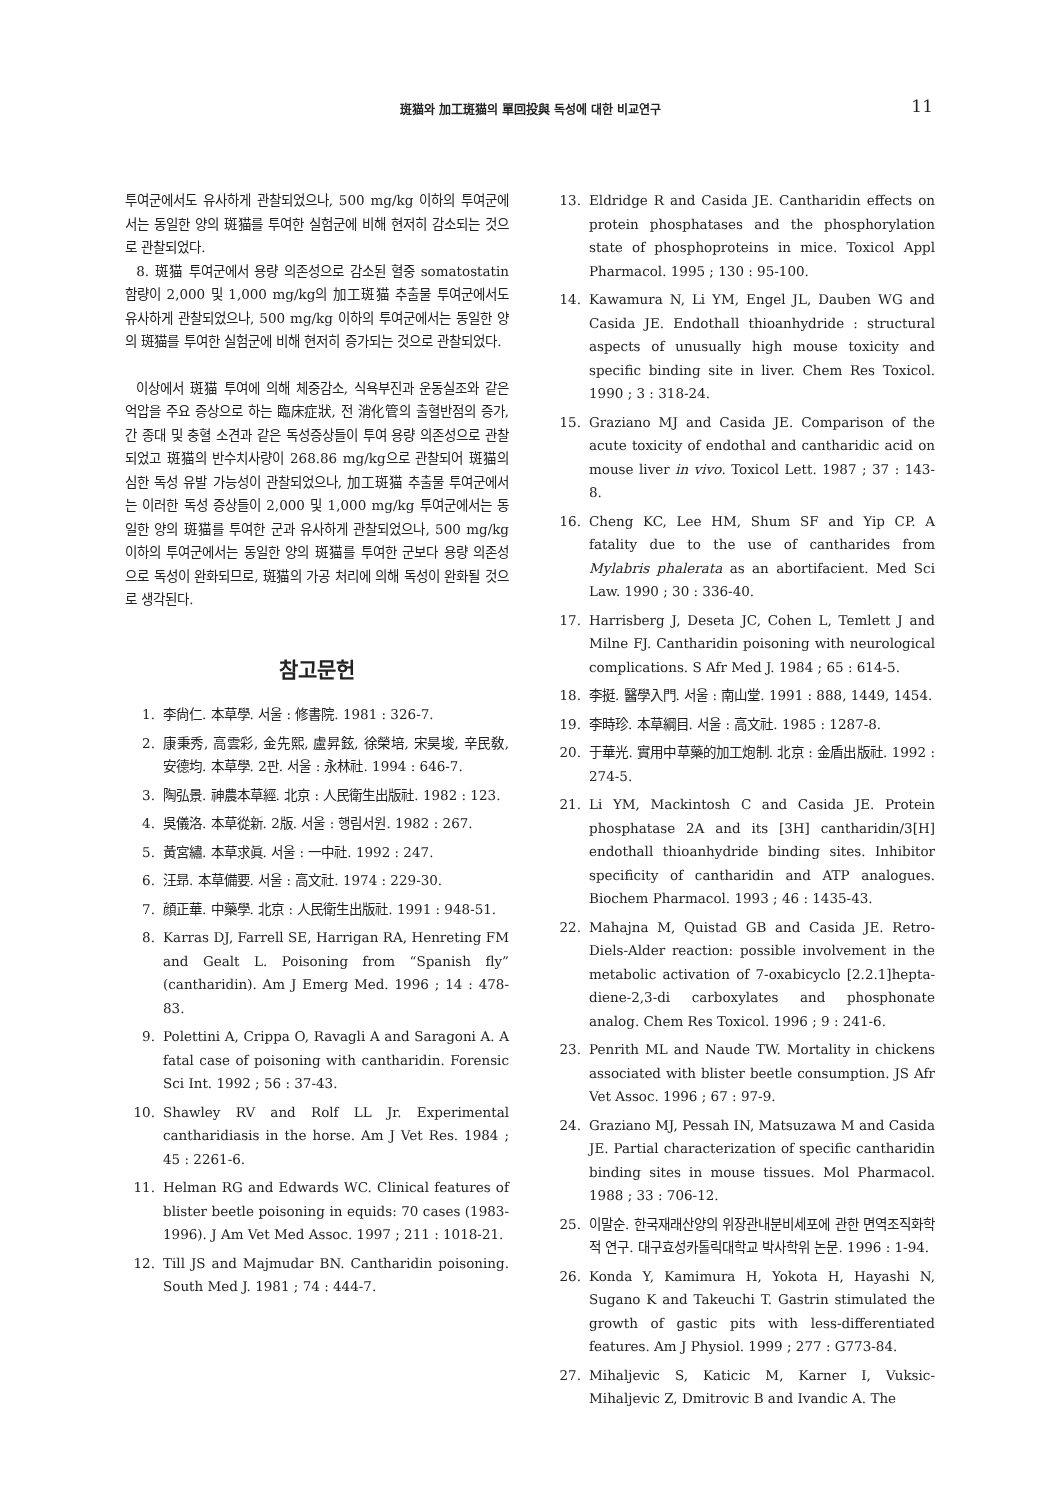斑猫와 加工斑猫의 單回投與 독성에 대한 비교연구 11
투여군에서도 유사하게 관찰되었으나, 500 mg/kg 이하의 투여군에서는 동일한 양의 斑猫를 투여한 실험군에 비해 현저히 감소되는 것으로 관찰되었다.
8. 斑猫 투여군에서 용량 의존성으로 감소된 혈중 somatostatin 함량이 2,000 및 1,000 mg/kg의 加工斑猫 추출물 투여군에서도 유사하게 관찰되었으나, 500 mg/kg 이하의 투여군에서는 동일한 양의 斑猫를 투여한 실험군에 비해 현저히 증가되는 것으로 관찰되었다.
이상에서 斑猫 투여에 의해 체중감소, 식욕부진과 운동실조와 같은 억압을 주요 증상으로 하는 臨床症狀, 전 消化管의 출혈반점의 증가, 간 종대 및 충혈 소견과 같은 독성증상들이 투여 용량 의존성으로 관찰되었고 斑猫의 반수치사량이 268.86 mg/kg으로 관찰되어 斑猫의 심한 독성 유발 가능성이 관찰되었으나, 加工斑猫 추출물 투여군에서는 이러한 독성 증상들이 2,000 및 1,000 mg/kg 투여군에서는 동일한 양의 斑猫를 투여한 군과 유사하게 관찰되었으나, 500 mg/kg 이하의 투여군에서는 동일한 양의 斑猫를 투여한 군보다 용량 의존성으로 독성이 완화되므로, 斑猫의 가공 처리에 의해 독성이 완화될 것으로 생각된다.
참고문헌
1. 李尙仁. 本草學. 서울 : 修書院. 1981 : 326-7.
2. 康秉秀, 高雲彩, 金先熙, 盧昇鉉, 徐榮培, 宋昊埈, 辛民敎, 安德均. 本草學. 2판. 서울 : 永林社. 1994 : 646-7.
3. 陶弘景. 神農本草經. 北京 : 人民衛生出版社. 1982 : 123.
4. 吳儀洛. 本草從新. 2版. 서울 : 행림서원. 1982 : 267.
5. 黃宮繡. 本草求眞. 서울 : 一中社. 1992 : 247.
6. 汪昻. 本草備要. 서울 : 高文社. 1974 : 229-30.
7. 顔正華. 中藥學. 北京 : 人民衛生出版社. 1991 : 948-51.
8. Karras DJ, Farrell SE, Harrigan RA, Henreting FM and Gealt L. Poisoning from “Spanish fly” (cantharidin). Am J Emerg Med. 1996 ; 14 : 478-83.
9. Polettini A, Crippa O, Ravagli A and Saragoni A. A fatal case of poisoning with cantharidin. Forensic Sci Int. 1992 ; 56 : 37-43.
10. Shawley RV and Rolf LL Jr. Experimental cantharidiasis in the horse. Am J Vet Res. 1984 ; 45 : 2261-6.
11. Helman RG and Edwards WC. Clinical features of blister beetle poisoning in equids: 70 cases (1983-1996). J Am Vet Med Assoc. 1997 ; 211 : 1018-21.
12. Till JS and Majmudar BN. Cantharidin poisoning. South Med J. 1981 ; 74 : 444-7.
13. Eldridge R and Casida JE. Cantharidin effects on protein phosphatases and the phosphorylation state of phosphoproteins in mice. Toxicol Appl Pharmacol. 1995 ; 130 : 95-100.
14. Kawamura N, Li YM, Engel JL, Dauben WG and Casida JE. Endothall thioanhydride : structural aspects of unusually high mouse toxicity and specific binding site in liver. Chem Res Toxicol. 1990 ; 3 : 318-24.
15. Graziano MJ and Casida JE. Comparison of the acute toxicity of endothal and cantharidic acid on mouse liver in vivo. Toxicol Lett. 1987 ; 37 : 143-8.
16. Cheng KC, Lee HM, Shum SF and Yip CP. A fatality due to the use of cantharides from Mylabris phalerata as an abortifacient. Med Sci Law. 1990 ; 30 : 336-40.
17. Harrisberg J, Deseta JC, Cohen L, Temlett J and Milne FJ. Cantharidin poisoning with neurological complications. S Afr Med J. 1984 ; 65 : 614-5.
18. 李挺. 醫學入門. 서울 : 南山堂. 1991 : 888, 1449, 1454.
19. 李時珍. 本草綱目. 서울 : 高文社. 1985 : 1287-8.
20. 于華光. 實用中草藥的加工炮制. 北京 : 金盾出版社. 1992 : 274-5.
21. Li YM, Mackintosh C and Casida JE. Protein phosphatase 2A and its [3H] cantharidin/3[H] endothall thioanhydride binding sites. Inhibitor specificity of cantharidin and ATP analogues. Biochem Pharmacol. 1993 ; 46 : 1435-43.
22. Mahajna M, Quistad GB and Casida JE. Retro-Diels-Alder reaction: possible involvement in the metabolic activation of 7-oxabicyclo [2.2.1]hepta-diene-2,3-di carboxylates and phosphonate analog. Chem Res Toxicol. 1996 ; 9 : 241-6.
23. Penrith ML and Naude TW. Mortality in chickens associated with blister beetle consumption. JS Afr Vet Assoc. 1996 ; 67 : 97-9.
24. Graziano MJ, Pessah IN, Matsuzawa M and Casida JE. Partial characterization of specific cantharidin binding sites in mouse tissues. Mol Pharmacol. 1988 ; 33 : 706-12.
25. 이말순. 한국재래산양의 위장관내분비세포에 관한 면역조직화학적 연구. 대구효성카톨릭대학교 박사학위 논문. 1996 : 1-94.
26. Konda Y, Kamimura H, Yokota H, Hayashi N, Sugano K and Takeuchi T. Gastrin stimulated the growth of gastic pits with less-differentiated features. Am J Physiol. 1999 ; 277 : G773-84.
27. Mihaljevic S, Katicic M, Karner I, Vuksic-Mihaljevic Z, Dmitrovic B and Ivandic A. The